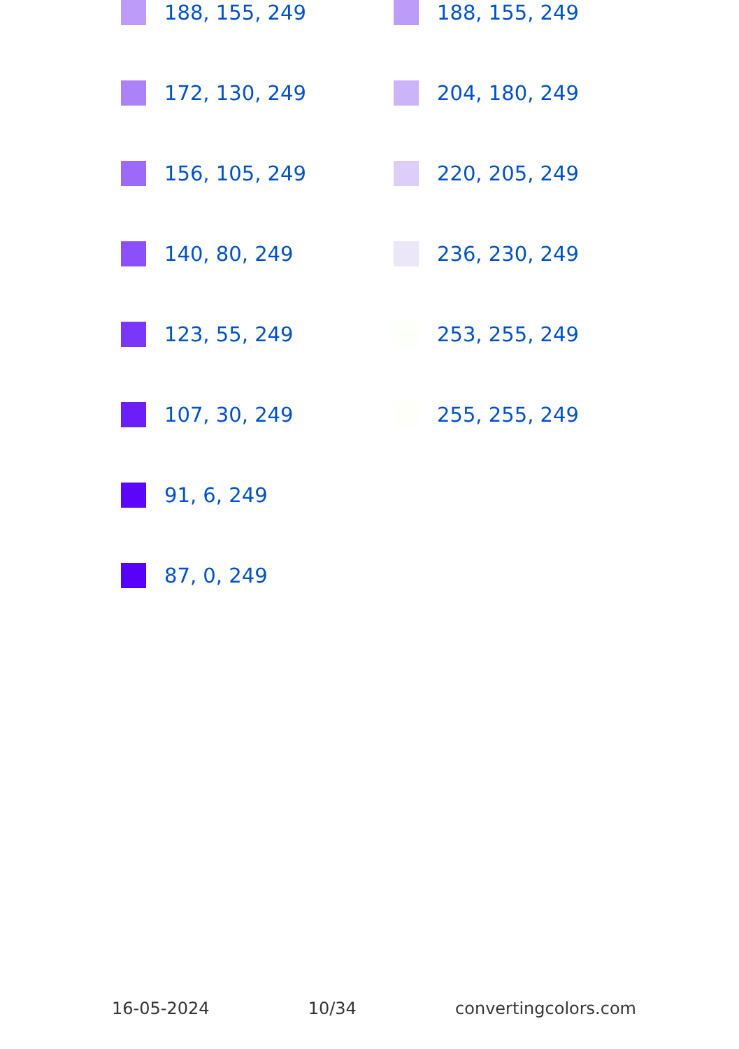188, 155, 249
172, 130, 249
156, 105, 249
140, 80, 249
123, 55, 249
107, 30, 249
91, 6, 249
87, 0, 249
188, 155, 249
204, 180, 249
220, 205, 249
236, 230, 249
253, 255, 249
255, 255, 249
16-05-2024 10/34 convertingcolors.com